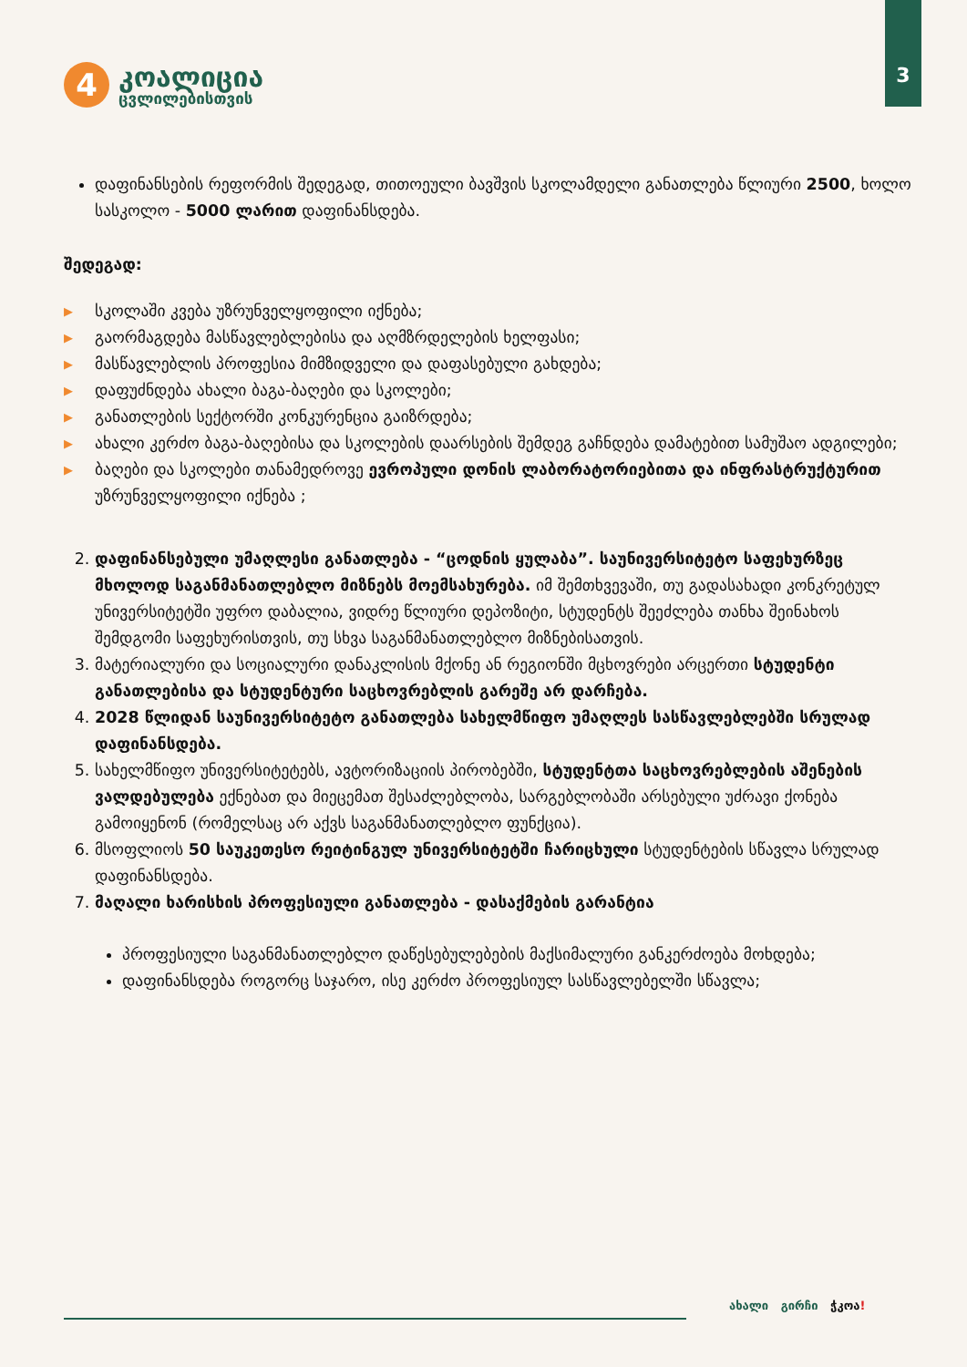3
4
კოალიცია
ცვლილებისთვის
დაფინანსების რეფორმის შედეგად, თითოეული ბავშვის სკოლამდელი განათლება წლიური 2500, ხოლო სასკოლო - 5000 ლარით დაფინანსდება.
შედეგად:
▶ სკოლაში კვება უზრუნველყოფილი იქნება;
▶ გაორმაგდება მასწავლებლებისა და აღმზრდელების ხელფასი;
▶ მასწავლებლის პროფესია მიმზიდველი და დაფასებული გახდება;
▶ დაფუძნდება ახალი ბაგა-ბაღები და სკოლები;
▶ განათლების სექტორში კონკურენცია გაიზრდება;
▶ ახალი კერძო ბაგა-ბაღებისა და სკოლების დაარსების შემდეგ გაჩნდება დამატებით სამუშაო ადგილები;
▶ ბაღები და სკოლები თანამედროვე ევროპული დონის ლაბორატორიებითა და ინფრასტრუქტურით უზრუნველყოფილი იქნება ;
2. დაფინანსებული უმაღლესი განათლება - “ცოდნის ყულაბა”. საუნივერსიტეტო საფეხურზეც მხოლოდ საგანმანათლებლო მიზნებს მოემსახურება. იმ შემთხვევაში, თუ გადასახადი კონკრეტულ უნივერსიტეტში უფრო დაბალია, ვიდრე წლიური დეპოზიტი, სტუდენტს შეეძლება თანხა შეინახოს შემდგომი საფეხურისთვის, თუ სხვა საგანმანათლებლო მიზნებისათვის.
3. მატერიალური და სოციალური დანაკლისის მქონე ან რეგიონში მცხოვრები არცერთი სტუდენტი განათლებისა და სტუდენტური საცხოვრებლის გარეშე არ დარჩება.
4. 2028 წლიდან საუნივერსიტეტო განათლება სახელმწიფო უმაღლეს სასწავლებლებში სრულად დაფინანსდება.
5. სახელმწიფო უნივერსიტეტებს, ავტორიზაციის პირობებში, სტუდენტთა საცხოვრებლების აშენების ვალდებულება ექნებათ და მიეცემათ შესაძლებლობა, სარგებლობაში არსებული უძრავი ქონება გამოიყენონ (რომელსაც არ აქვს საგანმანათლებლო ფუნქცია).
6. მსოფლიოს 50 საუკეთესო რეიტინგულ უნივერსიტეტში ჩარიცხული სტუდენტების სწავლა სრულად დაფინანსდება.
7. მაღალი ხარისხის პროფესიული განათლება - დასაქმების გარანტია
პროფესიული საგანმანათლებლო დაწესებულებების მაქსიმალური განკერძოება მოხდება;
დაფინანსდება როგორც საჯარო, ისე კერძო პროფესიულ სასწავლებელში სწავლა;
ახალი გირჩი ჭკოა!